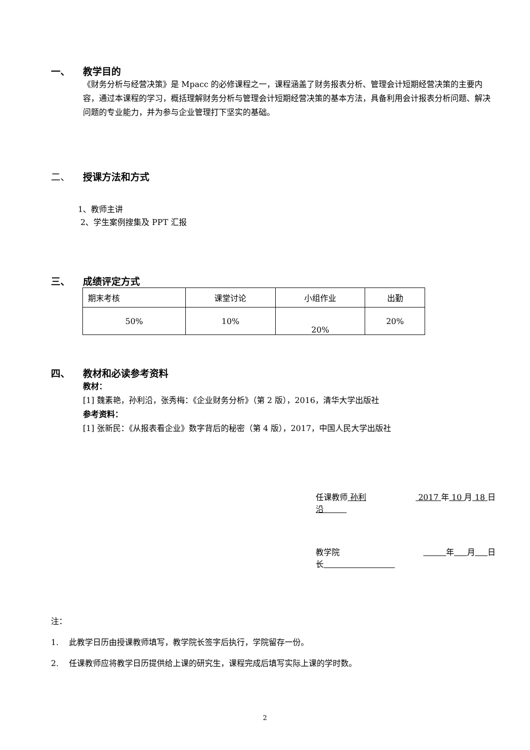一、 教学目的
《财务分析与经营决策》是 Mpacc 的必修课程之一，课程涵盖了财务报表分析、管理会计短期经营决策的主要内容，通过本课程的学习，概括理解财务分析与管理会计短期经营决策的基本方法，具备利用会计报表分析问题、解决问题的专业能力，并为参与企业管理打下坚实的基础。
二、 授课方法和方式
1、教师主讲
2、学生案例搜集及 PPT 汇报
三、 成绩评定方式
| 期末考核 | 课堂讨论 | 小组作业 | 出勤 |
| 50% | 10% | 20% | 20% |
四、 教材和必读参考资料
教材：
[1] 魏素艳，孙利沿，张秀梅：《企业财务分析》（第 2 版），2016，清华大学出版社
参考资料：
[1] 张新民：《从报表看企业》数字背后的秘密（第 4 版），2017，中国人民大学出版社
任课教师 孙利沿 2017 年 10 月 18 日
教学院长 年 月 日
注：
1. 此教学日历由授课教师填写，教学院长签字后执行，学院留存一份。
2. 任课教师应将教学日历提供给上课的研究生，课程完成后填写实际上课的学时数。
2